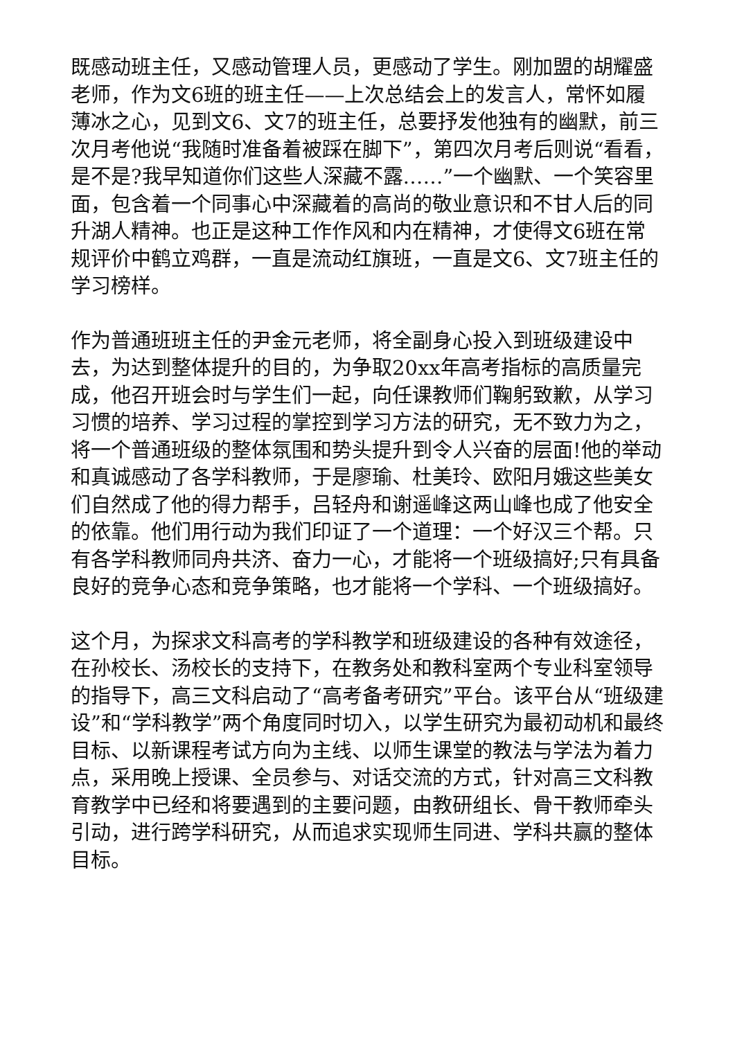既感动班主任，又感动管理人员，更感动了学生。刚加盟的胡耀盛老师，作为文6班的班主任——上次总结会上的发言人，常怀如履薄冰之心，见到文6、文7的班主任，总要抒发他独有的幽默，前三次月考他说“我随时准备着被踩在脚下”，第四次月考后则说“看看，是不是?我早知道你们这些人深藏不露……”一个幽默、一个笑容里面，包含着一个同事心中深藏着的高尚的敬业意识和不甘人后的同升湖人精神。也正是这种工作作风和内在精神，才使得文6班在常规评价中鹤立鸡群，一直是流动红旗班，一直是文6、文7班主任的学习榜样。
作为普通班班主任的尹金元老师，将全副身心投入到班级建设中去，为达到整体提升的目的，为争取20xx年高考指标的高质量完成，他召开班会时与学生们一起，向任课教师们鞠躬致歉，从学习习惯的培养、学习过程的掌控到学习方法的研究，无不致力为之，将一个普通班级的整体氛围和势头提升到令人兴奋的层面!他的举动和真诚感动了各学科教师，于是廖瑜、杜美玲、欧阳月娥这些美女们自然成了他的得力帮手，吕轻舟和谢遥峰这两山峰也成了他安全的依靠。他们用行动为我们印证了一个道理：一个好汉三个帮。只有各学科教师同舟共济、奋力一心，才能将一个班级搞好;只有具备良好的竞争心态和竞争策略，也才能将一个学科、一个班级搞好。
这个月，为探求文科高考的学科教学和班级建设的各种有效途径，在孙校长、汤校长的支持下，在教务处和教科室两个专业科室领导的指导下，高三文科启动了“高考备考研究”平台。该平台从“班级建设”和“学科教学”两个角度同时切入，以学生研究为最初动机和最终目标、以新课程考试方向为主线、以师生课堂的教法与学法为着力点，采用晚上授课、全员参与、对话交流的方式，针对高三文科教育教学中已经和将要遇到的主要问题，由教研组长、骨干教师牵头引动，进行跨学科研究，从而追求实现师生同进、学科共赢的整体目标。